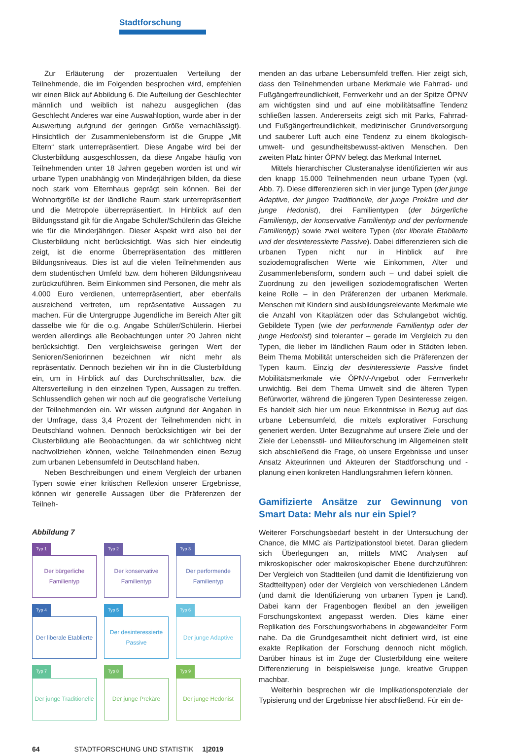Stadtforschung
Zur Erläuterung der prozentualen Verteilung der Teilnehmende, die im Folgenden besprochen wird, empfehlen wir einen Blick auf Abbildung 6. Die Aufteilung der Geschlechter männlich und weiblich ist nahezu ausgeglichen (das Geschlecht Anderes war eine Auswahloption, wurde aber in der Auswertung aufgrund der geringen Größe vernachlässigt). Hinsichtlich der Zusammenlebensform ist die Gruppe „Mit Eltern“ stark unterrepräsentiert. Diese Angabe wird bei der Clusterbildung ausgeschlossen, da diese Angabe häufig von Teilnehmenden unter 18 Jahren gegeben worden ist und wir urbane Typen unabhängig von Minderjährigen bilden, da diese noch stark vom Elternhaus geprägt sein können. Bei der Wohnortgröße ist der ländliche Raum stark unterrepräsentiert und die Metropole überrepräsentiert. In Hinblick auf den Bildungsstand gilt für die Angabe Schüler/Schülerin das Gleiche wie für die Minderjährigen. Dieser Aspekt wird also bei der Clusterbildung nicht berücksichtigt. Was sich hier eindeutig zeigt, ist die enorme Überrepräsentation des mittleren Bildungsniveaus. Dies ist auf die vielen Teilnehmenden aus dem studentischen Umfeld bzw. dem höheren Bildungsniveau zurückzuführen. Beim Einkommen sind Personen, die mehr als 4.000 Euro verdienen, unterrepräsentiert, aber ebenfalls ausreichend vertreten, um repräsentative Aussagen zu machen. Für die Untergruppe Jugendliche im Bereich Alter gilt dasselbe wie für die o.g. Angabe Schüler/Schülerin. Hierbei werden allerdings alle Beobachtungen unter 20 Jahren nicht berücksichtigt. Den vergleichsweise geringen Wert der Senioren/Seniorinnen bezeichnen wir nicht mehr als repräsentativ. Dennoch beziehen wir ihn in die Clusterbildung ein, um in Hinblick auf das Durchschnittsalter, bzw. die Altersverteilung in den einzelnen Typen, Aussagen zu treffen. Schlussendlich gehen wir noch auf die geografische Verteilung der Teilnehmenden ein. Wir wissen aufgrund der Angaben in der Umfrage, dass 3,4 Prozent der Teilnehmenden nicht in Deutschland wohnen. Dennoch berücksichtigen wir bei der Clusterbildung alle Beobachtungen, da wir schlichtweg nicht nachvollziehen können, welche Teilnehmenden einen Bezug zum urbanen Lebensumfeld in Deutschland haben.
Neben Beschreibungen und einem Vergleich der urbanen Typen sowie einer kritischen Reflexion unserer Ergebnisse, können wir generelle Aussagen über die Präferenzen der Teilneh-
Abbildung 7
Typ 1
Der bürgerliche
Familientyp
Typ 2
Der konservative
Familientyp
Typ 3
Der performende
Familientyp
Typ 4
Der liberale Etablierte
Typ 5
Der desinteressierte
Passive
Typ 6
Der junge Adaptive
Typ 7
Der junge Traditionelle
Typ 8
Der junge Prekäre
Typ 9
Der junge Hedonist
menden an das urbane Lebensumfeld treffen. Hier zeigt sich, dass den Teilnehmenden urbane Merkmale wie Fahrrad- und Fußgängerfreundlichkeit, Fernverkehr und an der Spitze ÖPNV am wichtigsten sind und auf eine mobilitätsaffine Tendenz schließen lassen. Andererseits zeigt sich mit Parks, Fahrrad- und Fußgängerfreundlichkeit, medizinischer Grundversorgung und sauberer Luft auch eine Tendenz zu einem ökologisch-umwelt- und gesundheitsbewusst-aktiven Menschen. Den zweiten Platz hinter ÖPNV belegt das Merkmal Internet.
Mittels hierarchischer Clusteranalyse identifizierten wir aus den knapp 15.000 Teilnehmenden neun urbane Typen (vgl. Abb. 7). Diese differenzieren sich in vier junge Typen (der junge Adaptive, der jungen Traditionelle, der junge Prekäre und der junge Hedonist), drei Familientypen (der bürgerliche Familientyp, der konservative Familientyp und der performende Familientyp) sowie zwei weitere Typen (der liberale Etablierte und der desinteressierte Passive). Dabei differenzieren sich die urbanen Typen nicht nur in Hinblick auf ihre soziodemografischen Werte wie Einkommen, Alter und Zusammenlebensform, sondern auch – und dabei spielt die Zuordnung zu den jeweiligen soziodemografischen Werten keine Rolle – in den Präferenzen der urbanen Merkmale. Menschen mit Kindern sind ausbildungsrelevante Merkmale wie die Anzahl von Kitaplätzen oder das Schulangebot wichtig. Gebildete Typen (wie der performende Familientyp oder der junge Hedonist) sind toleranter – gerade im Vergleich zu den Typen, die lieber im ländlichen Raum oder in Städten leben. Beim Thema Mobilität unterscheiden sich die Präferenzen der Typen kaum. Einzig der desinteressierte Passive findet Mobilitätsmerkmale wie ÖPNV-Angebot oder Fernverkehr unwichtig. Bei dem Thema Umwelt sind die älteren Typen Befürworter, während die jüngeren Typen Desinteresse zeigen. Es handelt sich hier um neue Erkenntnisse in Bezug auf das urbane Lebensumfeld, die mittels explorativer Forschung generiert werden. Unter Bezugnahme auf unsere Ziele und der Ziele der Lebensstil- und Milieuforschung im Allgemeinen stellt sich abschließend die Frage, ob unsere Ergebnisse und unser Ansatz Akteurinnen und Akteuren der Stadtforschung und -planung einen konkreten Handlungsrahmen liefern können.
Gamifizierte Ansätze zur Gewinnung von Smart Data: Mehr als nur ein Spiel?
Weiterer Forschungsbedarf besteht in der Untersuchung der Chance, die MMC als Partizipationstool bietet. Daran gliedern sich Überlegungen an, mittels MMC Analysen auf mikroskopischer oder makroskopischer Ebene durchzuführen: Der Vergleich von Stadtteilen (und damit die Identifizierung von Stadtteiltypen) oder der Vergleich von verschiedenen Ländern (und damit die Identifizierung von urbanen Typen je Land). Dabei kann der Fragenbogen flexibel an den jeweiligen Forschungskontext angepasst werden. Dies käme einer Replikation des Forschungsvorhabens in abgewandelter Form nahe. Da die Grundgesamtheit nicht definiert wird, ist eine exakte Replikation der Forschung dennoch nicht möglich. Darüber hinaus ist im Zuge der Clusterbildung eine weitere Differenzierung in beispielsweise junge, kreative Gruppen machbar.
Weiterhin besprechen wir die Implikationspotenziale der Typisierung und der Ergebnisse hier abschließend. Für ein de-
64 STADTFORSCHUNG UND STATISTIK 1|2019